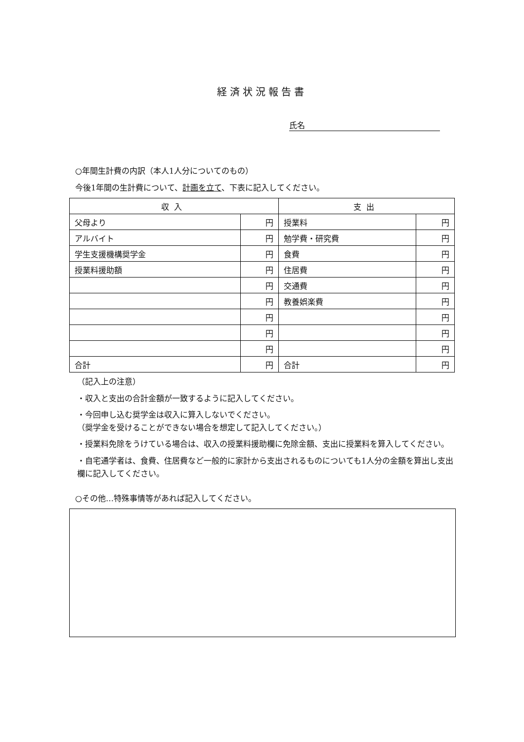経済状況報告書
氏名
○年間生計費の内訳（本人1人分についてのもの）
今後1年間の生計費について、計画を立て、下表に記入してください。
| 収入 | | 支出 | |
| --- | --- | --- | --- |
| 父母より | 円 | 授業料 | 円 |
| アルバイト | 円 | 勉学費・研究費 | 円 |
| 学生支援機構奨学金 | 円 | 食費 | 円 |
| 授業料援助額 | 円 | 住居費 | 円 |
| | 円 | 交通費 | 円 |
| | 円 | 教養娯楽費 | 円 |
| | 円 | | 円 |
| | 円 | | 円 |
| | 円 | | 円 |
| 合計 | 円 | 合計 | 円 |
（記入上の注意）
・収入と支出の合計金額が一致するように記入してください。
・今回申し込む奨学金は収入に算入しないでください。
（奨学金を受けることができない場合を想定して記入してください。）
・授業料免除をうけている場合は、収入の授業料援助欄に免除金額、支出に授業料を算入してください。
・自宅通学者は、食費、住居費など一般的に家計から支出されるものについても1人分の金額を算出し支出欄に記入してください。
○その他…特殊事情等があれば記入してください。